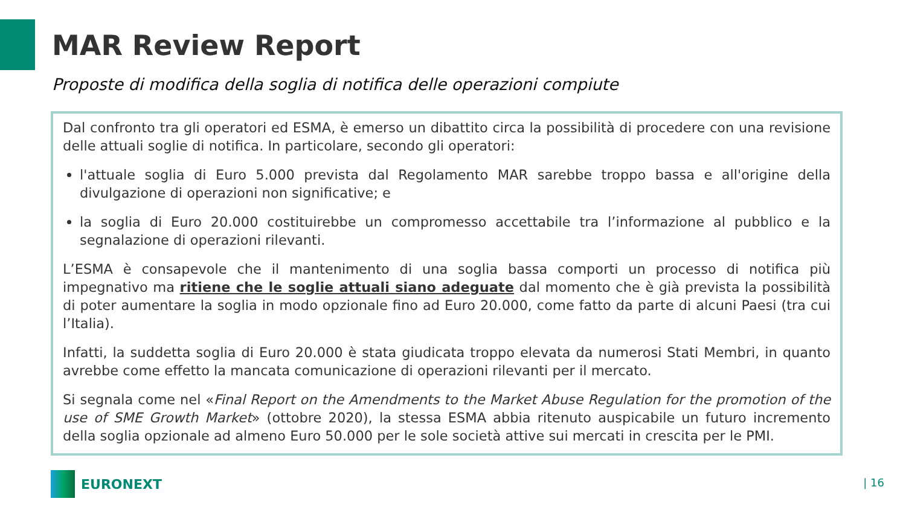MAR Review Report
Proposte di modifica della soglia di notifica delle operazioni compiute
Dal confronto tra gli operatori ed ESMA, è emerso un dibattito circa la possibilità di procedere con una revisione delle attuali soglie di notifica. In particolare, secondo gli operatori:
l'attuale soglia di Euro 5.000 prevista dal Regolamento MAR sarebbe troppo bassa e all'origine della divulgazione di operazioni non significative; e
la soglia di Euro 20.000 costituirebbe un compromesso accettabile tra l’informazione al pubblico e la segnalazione di operazioni rilevanti.
L’ESMA è consapevole che il mantenimento di una soglia bassa comporti un processo di notifica più impegnativo ma ritiene che le soglie attuali siano adeguate dal momento che è già prevista la possibilità di poter aumentare la soglia in modo opzionale fino ad Euro 20.000, come fatto da parte di alcuni Paesi (tra cui l’Italia).
Infatti, la suddetta soglia di Euro 20.000 è stata giudicata troppo elevata da numerosi Stati Membri, in quanto avrebbe come effetto la mancata comunicazione di operazioni rilevanti per il mercato.
Si segnala come nel «Final Report on the Amendments to the Market Abuse Regulation for the promotion of the use of SME Growth Market» (ottobre 2020), la stessa ESMA abbia ritenuto auspicabile un futuro incremento della soglia opzionale ad almeno Euro 50.000 per le sole società attive sui mercati in crescita per le PMI.
EURONEXT | 16